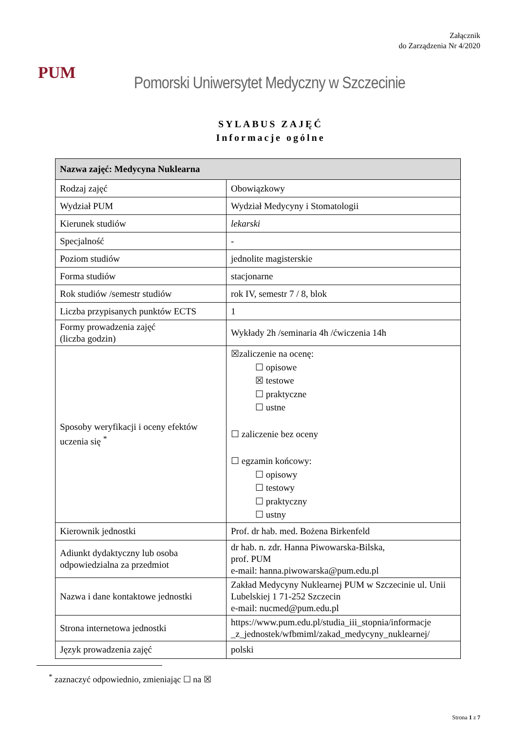Załącznik
do Zarządzenia Nr 4/2020
PUM
Pomorski Uniwersytet Medyczny w Szczecinie
SYLABUS ZAJĘĆ
Informacje ogólne
| Nazwa zajęć: Medycyna Nuklearna | |
| --- | --- |
| Rodzaj zajęć | Obowiązkowy |
| Wydział PUM | Wydział Medycyny i Stomatologii |
| Kierunek studiów | lekarski |
| Specjalność | - |
| Poziom studiów | jednolite magisterskie |
| Forma studiów | stacjonarne |
| Rok studiów /semestr studiów | rok IV, semestr 7 / 8, blok |
| Liczba przypisanych punktów ECTS | 1 |
| Formy prowadzenia zajęć (liczba godzin) | Wykłady 2h /seminaria 4h /ćwiczenia 14h |
| Sposoby weryfikacji i oceny efektów uczenia się <sup>*</sup> | ☒zaliczenie na ocenę: ☐ opisowe ☒ testowe ☐ praktyczne ☐ ustne ☐ zaliczenie bez oceny ☐ egzamin końcowy: ☐ opisowy ☐ testowy ☐ praktyczny ☐ ustny |
| Kierownik jednostki | Prof. dr hab. med. Bożena Birkenfeld |
| Adiunkt dydaktyczny lub osoba odpowiedzialna za przedmiot | dr hab. n. zdr. Hanna Piwowarska-Bilska, prof. PUM e-mail: hanna.piwowarska@pum.edu.pl |
| Nazwa i dane kontaktowe jednostki | Zakład Medycyny Nuklearnej PUM w Szczecinie ul. Unii Lubelskiej 1 71-252 Szczecin e-mail: nucmed@pum.edu.pl |
| Strona internetowa jednostki | https://www.pum.edu.pl/studia_iii_stopnia/informacje _z_jednostek/wfbmiml/zakad_medycyny_nuklearnej/ |
| Język prowadzenia zajęć | polski |
<sup>*</sup> zaznaczyć odpowiednio, zmieniając ☐ na ☒
Strona 1 z 7